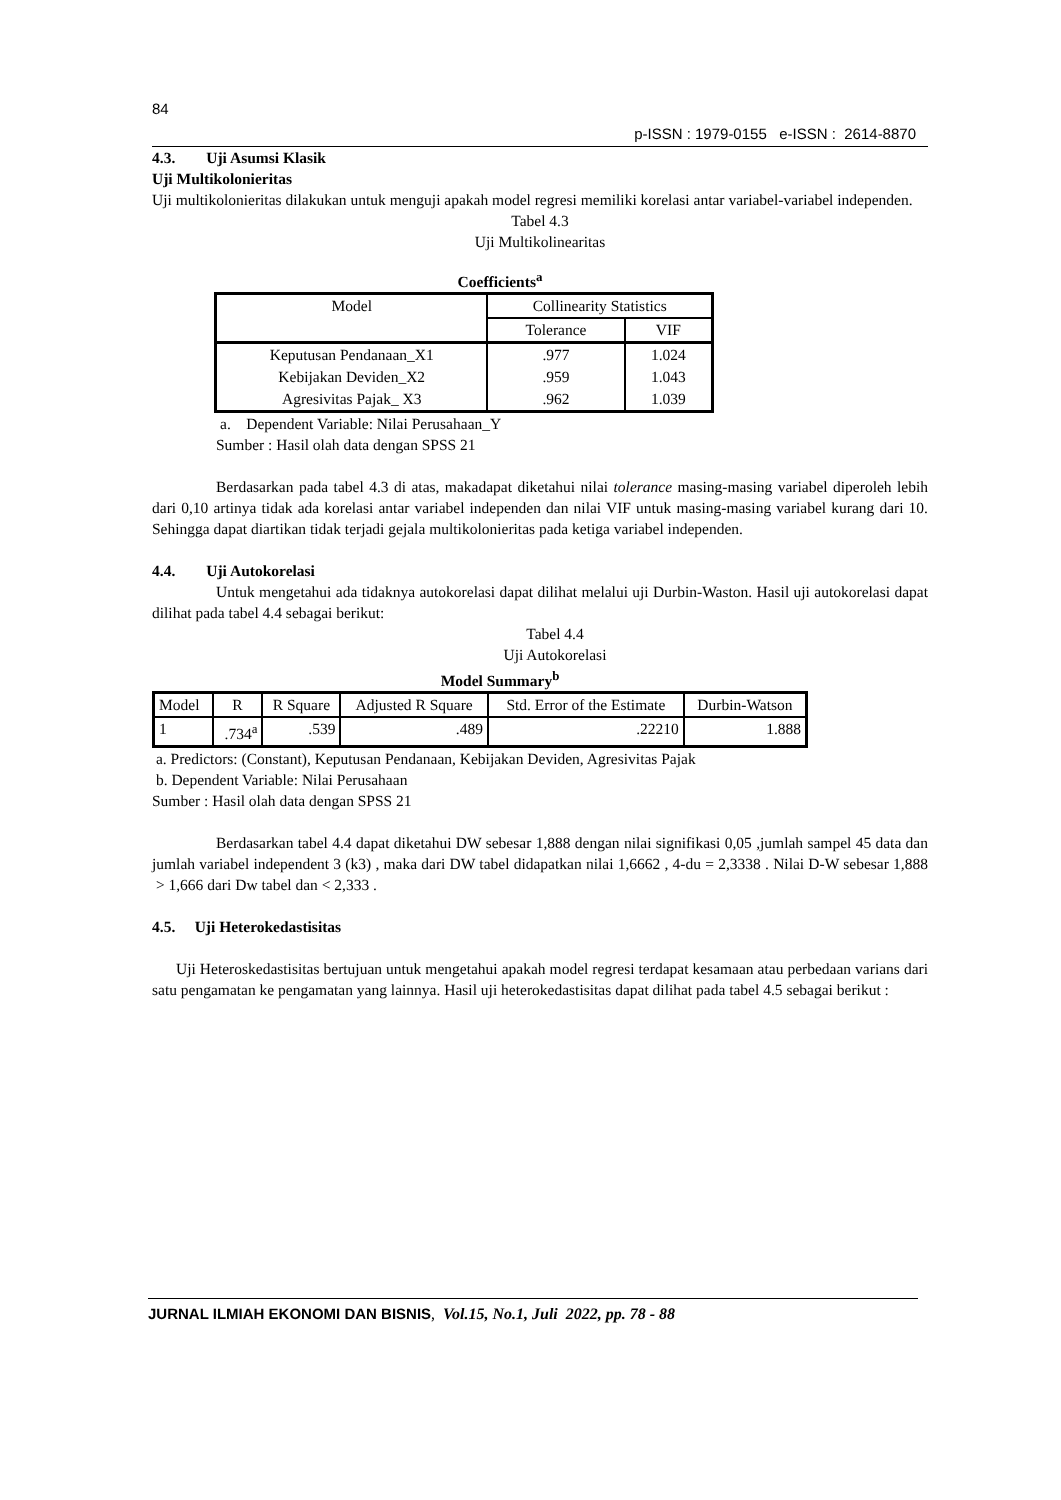84
p-ISSN : 1979-0155 e-ISSN : 2614-8870
4.3. Uji Asumsi Klasik
Uji Multikolonieritas
Uji multikolonieritas dilakukan untuk menguji apakah model regresi memiliki korelasi antar variabel-variabel independen.
Tabel 4.3
Uji Multikolinearitas
Coefficients<sup>a</sup>
| Model | Collinearity Statistics | |
| | Tolerance | VIF |
| Keputusan Pendanaan_X1 | .977 | 1.024 |
| Kebijakan Deviden_X2 | .959 | 1.043 |
| Agresivitas Pajak_ X3 | .962 | 1.039 |
a. Dependent Variable: Nilai Perusahaan_Y
Sumber : Hasil olah data dengan SPSS 21
Berdasarkan pada tabel 4.3 di atas, makadapat diketahui nilai tolerance masing-masing variabel diperoleh lebih dari 0,10 artinya tidak ada korelasi antar variabel independen dan nilai VIF untuk masing-masing variabel kurang dari 10. Sehingga dapat diartikan tidak terjadi gejala multikolonieritas pada ketiga variabel independen.
4.4. Uji Autokorelasi
Untuk mengetahui ada tidaknya autokorelasi dapat dilihat melalui uji Durbin-Waston. Hasil uji autokorelasi dapat dilihat pada tabel 4.4 sebagai berikut:
Tabel 4.4
Uji Autokorelasi
Model Summary<sup>b</sup>
| Model | R | R Square | Adjusted R Square | Std. Error of the Estimate | Durbin-Watson |
| 1 | .734<sup>a</sup> | .539 | .489 | .22210 | 1.888 |
a. Predictors: (Constant), Keputusan Pendanaan, Kebijakan Deviden, Agresivitas Pajak
b. Dependent Variable: Nilai Perusahaan
Sumber : Hasil olah data dengan SPSS 21
Berdasarkan tabel 4.4 dapat diketahui DW sebesar 1,888 dengan nilai signifikasi 0,05 ,jumlah sampel 45 data dan jumlah variabel independent 3 (k3) , maka dari DW tabel didapatkan nilai 1,6662 , 4-du = 2,3338 . Nilai D-W sebesar 1,888 > 1,666 dari Dw tabel dan < 2,333 .
4.5. Uji Heterokedastisitas
Uji Heteroskedastisitas bertujuan untuk mengetahui apakah model regresi terdapat kesamaan atau perbedaan varians dari satu pengamatan ke pengamatan yang lainnya. Hasil uji heterokedastisitas dapat dilihat pada tabel 4.5 sebagai berikut :
JURNAL ILMIAH EKONOMI DAN BISNIS, Vol.15, No.1, Juli 2022, pp. 78 - 88